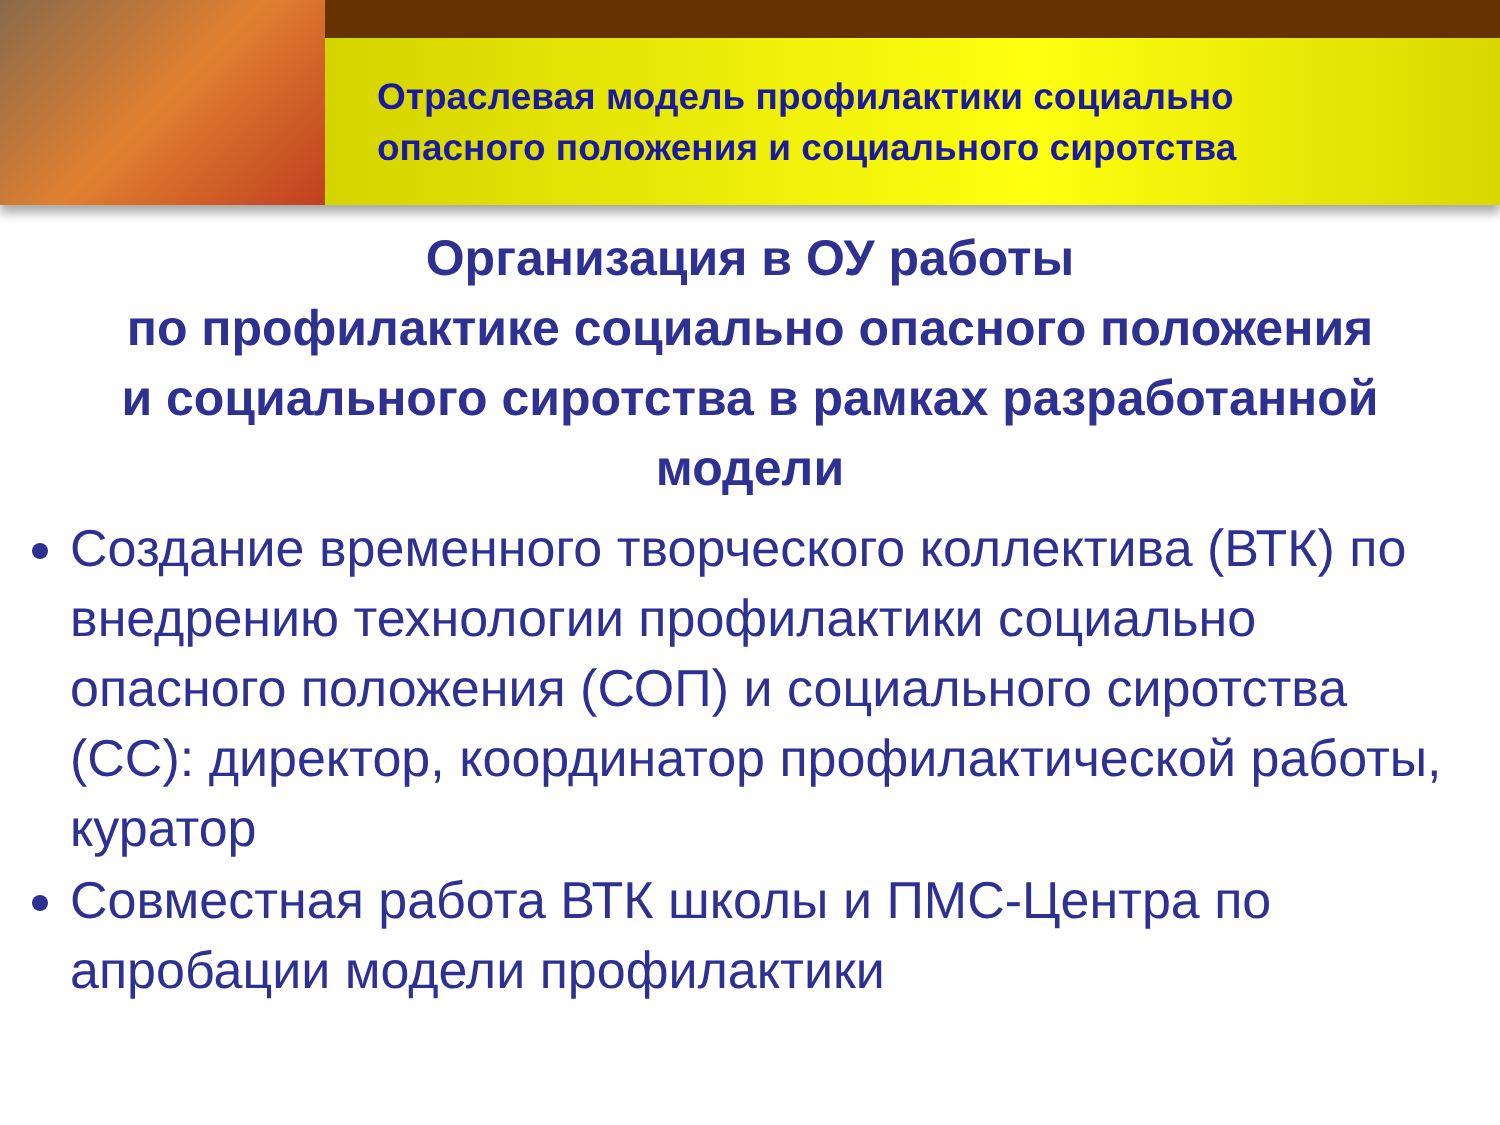Отраслевая модель профилактики социально
опасного положения и социального сиротства
Организация в ОУ работы
по профилактике социально опасного положения
и социального сиротства в рамках разработанной
модели
Создание временного творческого коллектива (ВТК) по внедрению технологии профилактики социально опасного положения (СОП) и социального сиротства (СС): директор, координатор профилактической работы, куратор
Совместная работа ВТК школы и ПМС-Центра по апробации модели профилактики